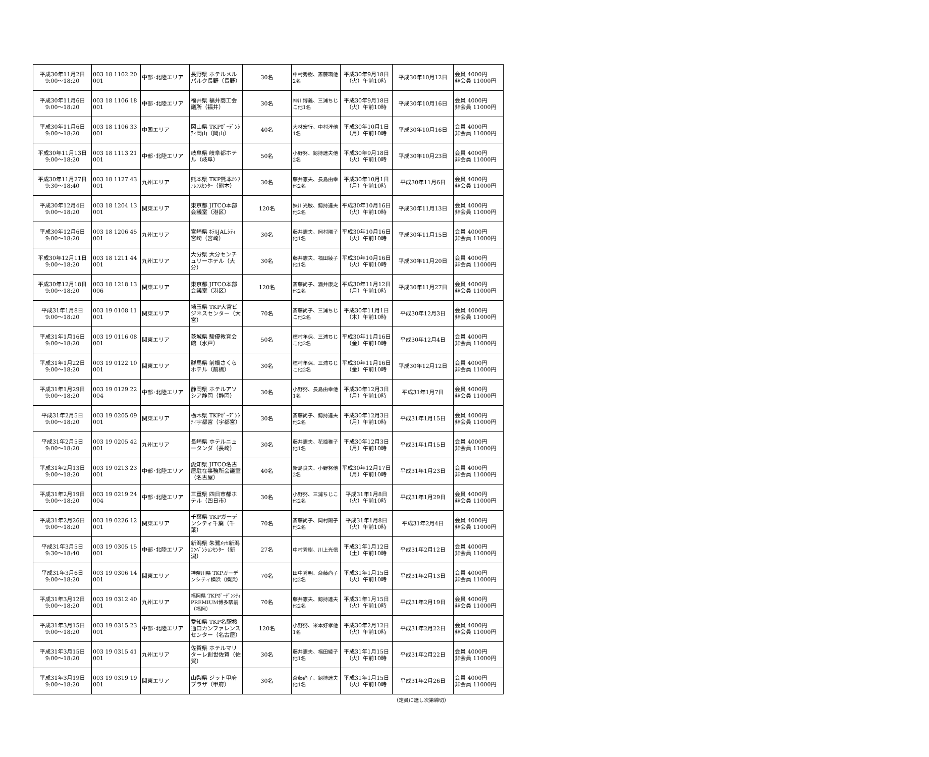| 平成30年11月2日 9:00～18:20 | 003 18 1102 20 001 | 中部･北陸エリア | 長野県 ホテルメルパルク長野（長野） | 30名 | 中村秀樹、斎藤環他2名 | 平成30年9月18日（火）午前10時 | 平成30年10月12日 | 会員 4000円 非会員 11000円 |
| 平成30年11月6日 9:00～18:20 | 003 18 1106 18 001 | 中部･北陸エリア | 福井県 福井商工会議所（福井） | 30名 | 神川博義、三浦ちじこ他1名 | 平成30年9月18日（火）午前10時 | 平成30年10月16日 | 会員 4000円 非会員 11000円 |
| 平成30年11月6日 9:00～18:20 | 003 18 1106 33 001 | 中国エリア | 岡山県 TKPｶﾞｰﾃﾞﾝｼﾃｨ岡山（岡山） | 40名 | 大林宏行、中村淳他1名 | 平成30年10月1日（月）午前10時 | 平成30年10月16日 | 会員 4000円 非会員 11000円 |
| 平成30年11月13日 9:00～18:20 | 003 18 1113 21 001 | 中部･北陸エリア | 岐阜県 岐阜都ホテル（岐阜） | 50名 | 小野努、釼持達夫他2名 | 平成30年9月18日（火）午前10時 | 平成30年10月23日 | 会員 4000円 非会員 11000円 |
| 平成30年11月27日 9:30～18:40 | 003 18 1127 43 001 | 九州エリア | 熊本県 TKP熊本ｶﾝﾌｧﾚﾝｽｾﾝﾀｰ（熊本） | 30名 | 藤井憲夫、長島由幸他2名 | 平成30年10月1日（月）午前10時 | 平成30年11月6日 | 会員 4000円 非会員 11000円 |
| 平成30年12月4日 9:00～18:20 | 003 18 1204 13 001 | 関東エリア | 東京都 JITCO本部会議室（港区） | 120名 | 妹川光敏、釼持達夫他2名 | 平成30年10月16日（火）午前10時 | 平成30年11月13日 | 会員 4000円 非会員 11000円 |
| 平成30年12月6日 9:00～18:20 | 003 18 1206 45 001 | 九州エリア | 宮崎県 ﾎﾃﾙJALｼﾃｨ宮崎（宮崎） | 30名 | 藤井憲夫、岡村陽子他1名 | 平成30年10月16日（火）午前10時 | 平成30年11月15日 | 会員 4000円 非会員 11000円 |
| 平成30年12月11日 9:00～18:20 | 003 18 1211 44 001 | 九州エリア | 大分県 大分センチュリーホテル（大分） | 30名 | 藤井憲夫、福田綾子他1名 | 平成30年10月16日（火）午前10時 | 平成30年11月20日 | 会員 4000円 非会員 11000円 |
| 平成30年12月18日 9:00～18:20 | 003 18 1218 13 006 | 関東エリア | 東京都 JITCO本部会議室（港区） | 120名 | 斎藤尚子、酒井康之他2名 | 平成30年11月12日（月）午前10時 | 平成30年11月27日 | 会員 4000円 非会員 11000円 |
| 平成31年1月8日 9:00～18:20 | 003 19 0108 11 001 | 関東エリア | 埼玉県 TKP大宮ビジネスセンター（大宮） | 70名 | 斎藤尚子、三浦ちじこ他2名 | 平成30年11月1日（木）午前10時 | 平成30年12月3日 | 会員 4000円 非会員 11000円 |
| 平成31年1月16日 9:00～18:20 | 003 19 0116 08 001 | 関東エリア | 茨城県 駿優教育会館（水戸） | 50名 | 樫村年保、三浦ちじこ他2名 | 平成30年11月16日（金）午前10時 | 平成30年12月4日 | 会員 4000円 非会員 11000円 |
| 平成31年1月22日 9:00～18:20 | 003 19 0122 10 001 | 関東エリア | 群馬県 前橋さくらホテル（前橋） | 30名 | 樫村年保、三浦ちじこ他2名 | 平成30年11月16日（金）午前10時 | 平成30年12月12日 | 会員 4000円 非会員 11000円 |
| 平成31年1月29日 9:00～18:20 | 003 19 0129 22 004 | 中部･北陸エリア | 静岡県 ホテルアソシア静岡（静岡） | 30名 | 小野努、長島由幸他1名 | 平成30年12月3日（月）午前10時 | 平成31年1月7日 | 会員 4000円 非会員 11000円 |
| 平成31年2月5日 9:00～18:20 | 003 19 0205 09 001 | 関東エリア | 栃木県 TKPｶﾞｰﾃﾞﾝｼﾃｨ宇都宮（宇都宮） | 30名 | 斎藤尚子、釼持達夫他2名 | 平成30年12月3日（月）午前10時 | 平成31年1月15日 | 会員 4000円 非会員 11000円 |
| 平成31年2月5日 9:00～18:20 | 003 19 0205 42 001 | 九州エリア | 長崎県 ホテルニュータンダ（長崎） | 30名 | 藤井憲夫、花摘稚子他1名 | 平成30年12月3日（月）午前10時 | 平成31年1月15日 | 会員 4000円 非会員 11000円 |
| 平成31年2月13日 9:00～18:20 | 003 19 0213 23 001 | 中部･北陸エリア | 愛知県 JITCO名古屋駐在事務所会議室（名古屋） | 40名 | 新島良夫、小野努他2名 | 平成30年12月17日（月）午前10時 | 平成31年1月23日 | 会員 4000円 非会員 11000円 |
| 平成31年2月19日 9:00～18:20 | 003 19 0219 24 004 | 中部･北陸エリア | 三重県 四日市都ホテル（四日市） | 30名 | 小野努、三浦ちじこ他2名 | 平成31年1月8日（火）午前10時 | 平成31年1月29日 | 会員 4000円 非会員 11000円 |
| 平成31年2月26日 9:00～18:20 | 003 19 0226 12 001 | 関東エリア | 千葉県 TKPガーデンシティ千葉（千葉） | 70名 | 斎藤尚子、岡村陽子他2名 | 平成31年1月8日（火）午前10時 | 平成31年2月4日 | 会員 4000円 非会員 11000円 |
| 平成31年3月5日 9:30～18:40 | 003 19 0305 15 001 | 中部･北陸エリア | 新潟県 朱鷺ﾒｯｾ新潟ｺﾝﾍﾞﾝｼｮﾝｾﾝﾀｰ（新潟） | 27名 | 中村秀樹、川上光信 | 平成31年1月12日（土）午前10時 | 平成31年2月12日 | 会員 4000円 非会員 11000円 |
| 平成31年3月6日 9:00～18:20 | 003 19 0306 14 001 | 関東エリア | 神奈川県 TKPガーデンシティ横浜（横浜） | 70名 | 田中秀明、斎藤尚子他2名 | 平成31年1月15日（火）午前10時 | 平成31年2月13日 | 会員 4000円 非会員 11000円 |
| 平成31年3月12日 9:00～18:20 | 003 19 0312 40 001 | 九州エリア | 福岡県 TKPｶﾞｰﾃﾞﾝｼﾃｨPREMIUM博多駅前（福岡） | 70名 | 藤井憲夫、釼持達夫他2名 | 平成31年1月15日（火）午前10時 | 平成31年2月19日 | 会員 4000円 非会員 11000円 |
| 平成31年3月15日 9:00～18:20 | 003 19 0315 23 001 | 中部･北陸エリア | 愛知県 TKP名駅桜通口カンファレンスセンター（名古屋） | 120名 | 小野努、米本好孝他1名 | 平成30年2月12日（火）午前10時 | 平成31年2月22日 | 会員 4000円 非会員 11000円 |
| 平成31年3月15日 9:00～18:20 | 003 19 0315 41 001 | 九州エリア | 佐賀県 ホテルマリターレ創世佐賀（佐賀） | 30名 | 藤井憲夫、福田綾子他1名 | 平成31年1月15日（火）午前10時 | 平成31年2月22日 | 会員 4000円 非会員 11000円 |
| 平成31年3月19日 9:00～18:20 | 003 19 0319 19 001 | 関東エリア | 山梨県 ジット甲府プラザ（甲府） | 30名 | 斎藤尚子、釼持達夫他1名 | 平成31年1月15日（火）午前10時 | 平成31年2月26日 | 会員 4000円 非会員 11000円 |
（定員に達し次第締切）